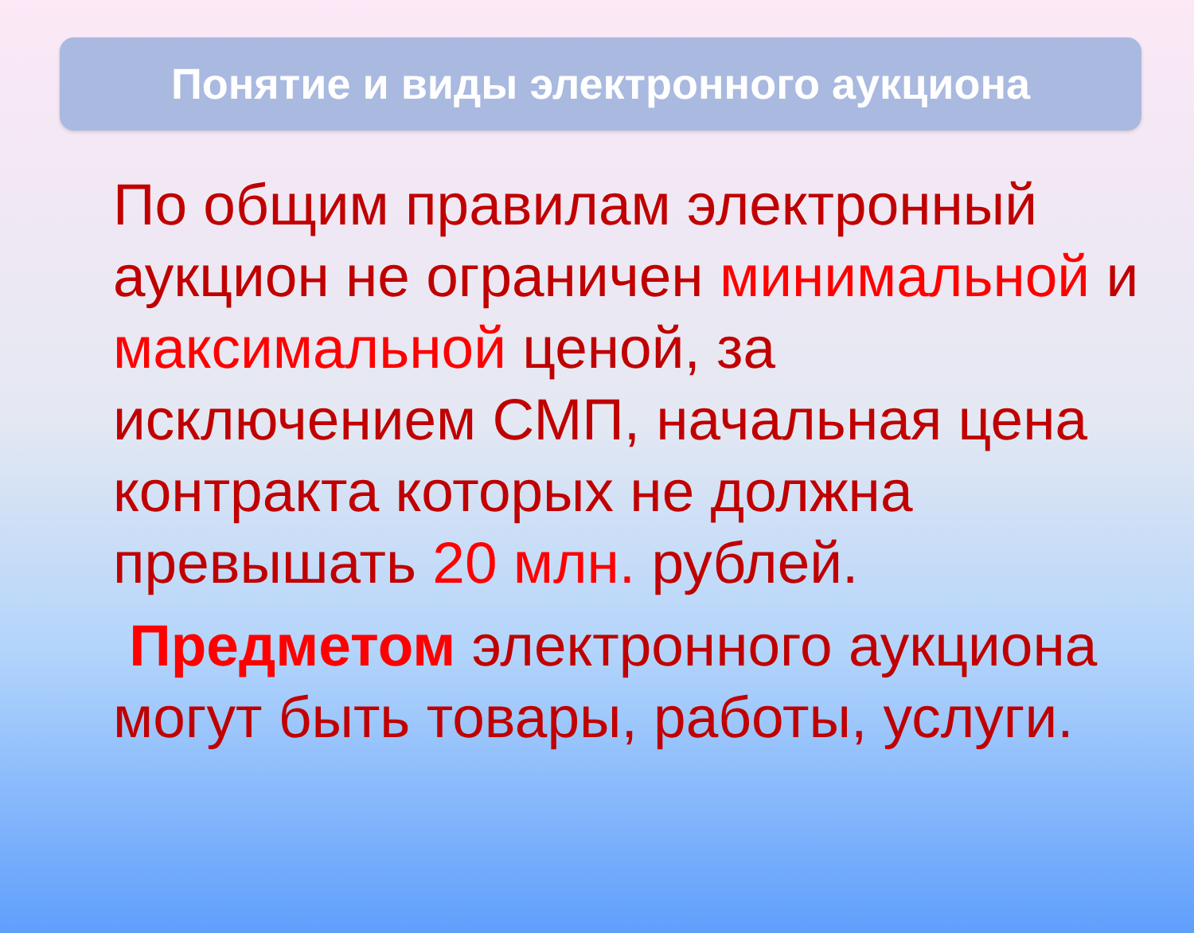Понятие и виды электронного аукциона
По общим правилам электронный аукцион не ограничен минимальной и максимальной ценой, за исключением СМП, начальная цена контракта которых не должна превышать 20 млн. рублей.
Предметом электронного аукциона могут быть товары, работы, услуги.